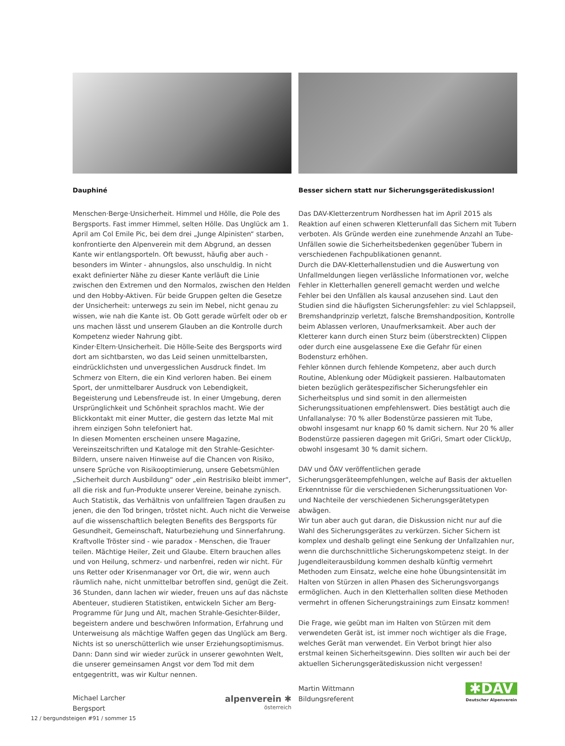Dauphiné
Menschen·Berge·Unsicherheit. Himmel und Hölle, die Pole des Bergsports. Fast immer Himmel, selten Hölle. Das Unglück am 1. April am Col Emile Pic, bei dem drei „Junge Alpinisten“ starben, konfrontierte den Alpenverein mit dem Abgrund, an dessen Kante wir entlangsporteln. Oft bewusst, häufig aber auch - besonders im Winter - ahnungslos, also unschuldig. In nicht exakt definierter Nähe zu dieser Kante verläuft die Linie zwischen den Extremen und den Normalos, zwischen den Helden und den Hobby-Aktiven. Für beide Gruppen gelten die Gesetze der Unsicherheit: unterwegs zu sein im Nebel, nicht genau zu wissen, wie nah die Kante ist. Ob Gott gerade würfelt oder ob er uns machen lässt und unserem Glauben an die Kontrolle durch Kompetenz wieder Nahrung gibt.
Kinder·Eltern·Unsicherheit. Die Hölle-Seite des Bergsports wird dort am sichtbarsten, wo das Leid seinen unmittelbarsten, eindrücklichsten und unvergesslichen Ausdruck findet. Im Schmerz von Eltern, die ein Kind verloren haben. Bei einem Sport, der unmittelbarer Ausdruck von Lebendigkeit, Begeisterung und Lebensfreude ist. In einer Umgebung, deren Ursprünglichkeit und Schönheit sprachlos macht. Wie der Blickkontakt mit einer Mutter, die gestern das letzte Mal mit ihrem einzigen Sohn telefoniert hat.
In diesen Momenten erscheinen unsere Magazine, Vereinszeitschriften und Kataloge mit den Strahle-Gesichter-Bildern, unsere naiven Hinweise auf die Chancen von Risiko, unsere Sprüche von Risikooptimierung, unsere Gebetsmühlen „Sicherheit durch Ausbildung“ oder „ein Restrisiko bleibt immer“, all die risk and fun-Produkte unserer Vereine, beinahe zynisch. Auch Statistik, das Verhältnis von unfallfreien Tagen draußen zu jenen, die den Tod bringen, tröstet nicht. Auch nicht die Verweise auf die wissenschaftlich belegten Benefits des Bergsports für Gesundheit, Gemeinschaft, Naturbeziehung und Sinnerfahrung. Kraftvolle Tröster sind - wie paradox - Menschen, die Trauer teilen. Mächtige Heiler, Zeit und Glaube. Eltern brauchen alles und von Heilung, schmerz- und narbenfrei, reden wir nicht. Für uns Retter oder Krisenmanager vor Ort, die wir, wenn auch räumlich nahe, nicht unmittelbar betroffen sind, genügt die Zeit. 36 Stunden, dann lachen wir wieder, freuen uns auf das nächste Abenteuer, studieren Statistiken, entwickeln Sicher am Berg-Programme für Jung und Alt, machen Strahle-Gesichter-Bilder, begeistern andere und beschwören Information, Erfahrung und Unterweisung als mächtige Waffen gegen das Unglück am Berg. Nichts ist so unerschütterlich wie unser Erziehungsoptimismus. Dann: Dann sind wir wieder zurück in unserer gewohnten Welt, die unserer gemeinsamen Angst vor dem Tod mit dem entgegentritt, was wir Kultur nennen.
Michael Larcher
Bergsport
alpenverein ✱
österreich
Besser sichern statt nur Sicherungsgerätediskussion!
Das DAV-Kletterzentrum Nordhessen hat im April 2015 als Reaktion auf einen schweren Kletterunfall das Sichern mit Tubern verboten. Als Gründe werden eine zunehmende Anzahl an Tube-Unfällen sowie die Sicherheitsbedenken gegenüber Tubern in verschiedenen Fachpublikationen genannt.
Durch die DAV-Kletterhallenstudien und die Auswertung von Unfallmeldungen liegen verlässliche Informationen vor, welche Fehler in Kletterhallen generell gemacht werden und welche Fehler bei den Unfällen als kausal anzusehen sind. Laut den Studien sind die häufigsten Sicherungsfehler: zu viel Schlappseil, Bremshandprinzip verletzt, falsche Bremshandposition, Kontrolle beim Ablassen verloren, Unaufmerksamkeit. Aber auch der Kletterer kann durch einen Sturz beim (überstreckten) Clippen oder durch eine ausgelassene Exe die Gefahr für einen Bodensturz erhöhen.
Fehler können durch fehlende Kompetenz, aber auch durch Routine, Ablenkung oder Müdigkeit passieren. Halbautomaten bieten bezüglich gerätespezifischer Sicherungsfehler ein Sicherheitsplus und sind somit in den allermeisten Sicherungssituationen empfehlenswert. Dies bestätigt auch die Unfallanalyse: 70 % aller Bodenstürze passieren mit Tube, obwohl insgesamt nur knapp 60 % damit sichern. Nur 20 % aller Bodenstürze passieren dagegen mit GriGri, Smart oder ClickUp, obwohl insgesamt 30 % damit sichern.
DAV und ÖAV veröffentlichen gerade Sicherungsgeräteempfehlungen, welche auf Basis der aktuellen Erkenntnisse für die verschiedenen Sicherungssituationen Vor- und Nachteile der verschiedenen Sicherungsgerätetypen abwägen.
Wir tun aber auch gut daran, die Diskussion nicht nur auf die Wahl des Sicherungsgerätes zu verkürzen. Sicher Sichern ist komplex und deshalb gelingt eine Senkung der Unfallzahlen nur, wenn die durchschnittliche Sicherungskompetenz steigt. In der Jugendleiterausbildung kommen deshalb künftig vermehrt Methoden zum Einsatz, welche eine hohe Übungsintensität im Halten von Stürzen in allen Phasen des Sicherungsvorgangs ermöglichen. Auch in den Kletterhallen sollten diese Methoden vermehrt in offenen Sicherungstrainings zum Einsatz kommen!
Die Frage, wie geübt man im Halten von Stürzen mit dem verwendeten Gerät ist, ist immer noch wichtiger als die Frage, welches Gerät man verwendet. Ein Verbot bringt hier also erstmal keinen Sicherheitsgewinn. Dies sollten wir auch bei der aktuellen Sicherungsgerätediskussion nicht vergessen!
Martin Wittmann
Bildungsreferent
✱DAV
Deutscher Alpenverein
12 / bergundsteigen #91 / sommer 15